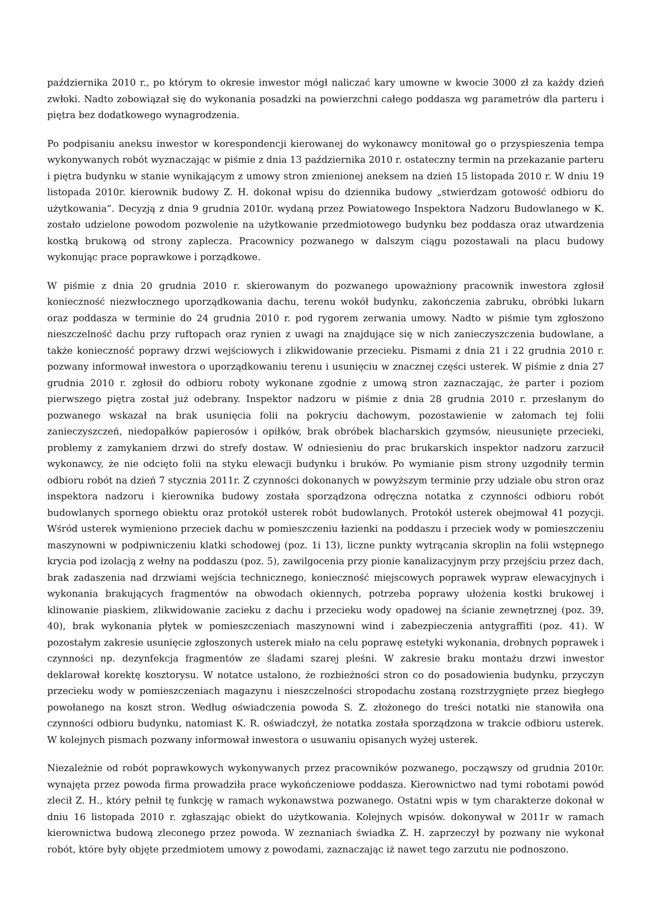października 2010 r., po którym to okresie inwestor mógł naliczać kary umowne w kwocie 3000 zł za każdy dzień zwłoki. Nadto zobowiązał się do wykonania posadzki na powierzchni całego poddasza wg parametrów dla parteru i piętra bez dodatkowego wynagrodzenia.
Po podpisaniu aneksu inwestor w korespondencji kierowanej do wykonawcy monitował go o przyspieszenia tempa wykonywanych robót wyznaczając w piśmie z dnia 13 października 2010 r. ostateczny termin na przekazanie parteru i piętra budynku w stanie wynikającym z umowy stron zmienionej aneksem na dzień 15 listopada 2010 r. W dniu 19 listopada 2010r. kierownik budowy Z. H. dokonał wpisu do dziennika budowy „stwierdzam gotowość odbioru do użytkowania”. Decyzją z dnia 9 grudnia 2010r. wydaną przez Powiatowego Inspektora Nadzoru Budowlanego w K. zostało udzielone powodom pozwolenie na użytkowanie przedmiotowego budynku bez poddasza oraz utwardzenia kostką brukową od strony zaplecza. Pracownicy pozwanego w dalszym ciągu pozostawali na placu budowy wykonując prace poprawkowe i porządkowe.
W piśmie z dnia 20 grudnia 2010 r. skierowanym do pozwanego upoważniony pracownik inwestora zgłosił konieczność niezwłocznego uporządkowania dachu, terenu wokół budynku, zakończenia zabruku, obróbki lukarn oraz poddasza w terminie do 24 grudnia 2010 r. pod rygorem zerwania umowy. Nadto w piśmie tym zgłoszono nieszczelność dachu przy ruftopach oraz rynien z uwagi na znajdujące się w nich zanieczyszczenia budowlane, a także konieczność poprawy drzwi wejściowych i zlikwidowanie przecieku. Pismami z dnia 21 i 22 grudnia 2010 r. pozwany informował inwestora o uporządkowaniu terenu i usunięciu w znacznej części usterek. W piśmie z dnia 27 grudnia 2010 r. zgłosił do odbioru roboty wykonane zgodnie z umową stron zaznaczając, że parter i poziom pierwszego piętra został już odebrany. Inspektor nadzoru w piśmie z dnia 28 grudnia 2010 r. przesłanym do pozwanego wskazał na brak usunięcia folii na pokryciu dachowym, pozostawienie w załomach tej folii zanieczyszczeń, niedopałków papierosów i opiłków, brak obróbek blacharskich gzymsów, nieusunięte przecieki, problemy z zamykaniem drzwi do strefy dostaw. W odniesieniu do prac brukarskich inspektor nadzoru zarzucił wykonawcy, że nie odcięto folii na styku elewacji budynku i bruków. Po wymianie pism strony uzgodniły termin odbioru robót na dzień 7 stycznia 2011r. Z czynności dokonanych w powyższym terminie przy udziale obu stron oraz inspektora nadzoru i kierownika budowy została sporządzona odręczna notatka z czynności odbioru robót budowlanych spornego obiektu oraz protokół usterek robót budowlanych. Protokół usterek obejmował 41 pozycji. Wśród usterek wymieniono przeciek dachu w pomieszczeniu łazienki na poddaszu i przeciek wody w pomieszczeniu maszynowni w podpiwniczeniu klatki schodowej (poz. 1i 13), liczne punkty wytrącania skroplin na folii wstępnego krycia pod izolacją z wełny na poddaszu (poz. 5), zawilgocenia przy pionie kanalizacyjnym przy przejściu przez dach, brak zadaszenia nad drzwiami wejścia technicznego, konieczność miejscowych poprawek wypraw elewacyjnych i wykonania brakujących fragmentów na obwodach okiennych, potrzeba poprawy ułożenia kostki brukowej i klinowanie piaskiem, zlikwidowanie zacieku z dachu i przecieku wody opadowej na ścianie zewnętrznej (poz. 39, 40), brak wykonania płytek w pomieszczeniach maszynowni wind i zabezpieczenia antygraffiti (poz. 41). W pozostałym zakresie usunięcie zgłoszonych usterek miało na celu poprawę estetyki wykonania, drobnych poprawek i czynności np. dezynfekcja fragmentów ze śladami szarej pleśni. W zakresie braku montażu drzwi inwestor deklarował korektę kosztorysu. W notatce ustalono, że rozbieżności stron co do posadowienia budynku, przyczyn przecieku wody w pomieszczeniach magazynu i nieszczelności stropodachu zostaną rozstrzygnięte przez biegłego powołanego na koszt stron. Według oświadczenia powoda S. Z. złożonego do treści notatki nie stanowiła ona czynności odbioru budynku, natomiast K. R. oświadczył, że notatka została sporządzona w trakcie odbioru usterek. W kolejnych pismach pozwany informował inwestora o usuwaniu opisanych wyżej usterek.
Niezależnie od robót poprawkowych wykonywanych przez pracowników pozwanego, począwszy od grudnia 2010r. wynajęta przez powoda firma prowadziła prace wykończeniowe poddasza. Kierownictwo nad tymi robotami powód zlecił Z. H., który pełnił tę funkcję w ramach wykonawstwa pozwanego. Ostatni wpis w tym charakterze dokonał w dniu 16 listopada 2010 r. zgłaszając obiekt do użytkowania. Kolejnych wpisów. dokonywał w 2011r w ramach kierownictwa budową zleconego przez powoda. W zeznaniach świadka Z. H. zaprzeczył by pozwany nie wykonał robót, które były objęte przedmiotem umowy z powodami, zaznaczając iż nawet tego zarzutu nie podnoszono.